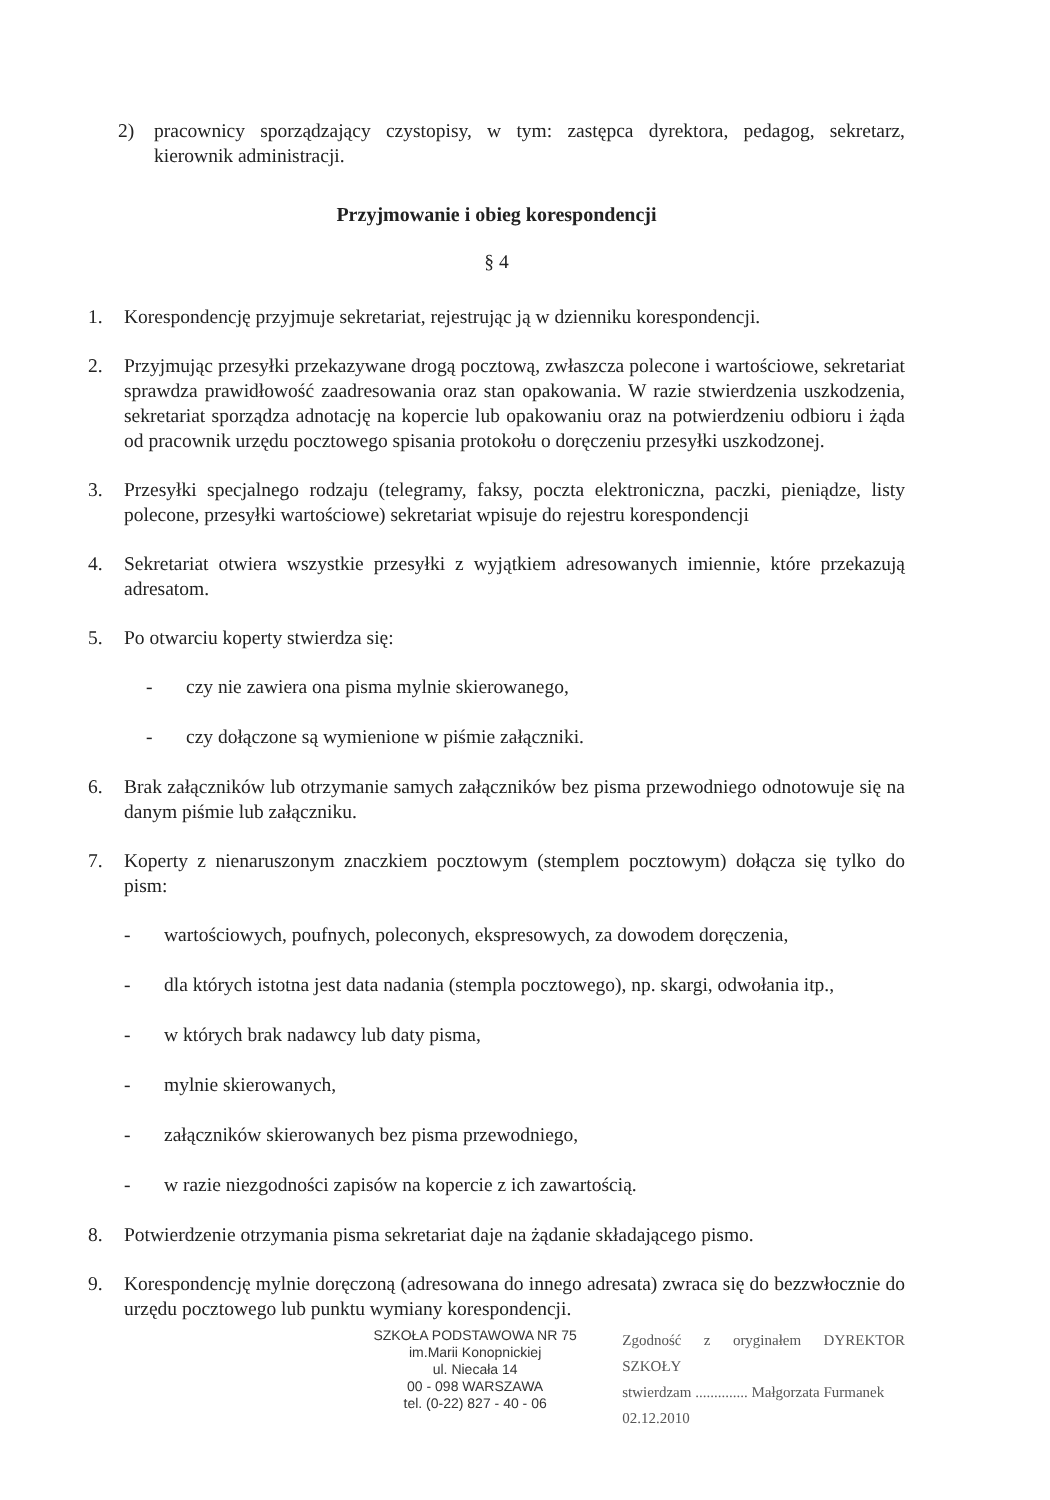2) pracownicy sporządzający czystopisy, w tym: zastępca dyrektora, pedagog, sekretarz, kierownik administracji.
Przyjmowanie i obieg korespondencji
§ 4
1. Korespondencję przyjmuje sekretariat, rejestrując ją w dzienniku korespondencji.
2. Przyjmując przesyłki przekazywane drogą pocztową, zwłaszcza polecone i wartościowe, sekretariat sprawdza prawidłowość zaadresowania oraz stan opakowania. W razie stwierdzenia uszkodzenia, sekretariat sporządza adnotację na kopercie lub opakowaniu oraz na potwierdzeniu odbioru i żąda od pracownik urzędu pocztowego spisania protokołu o doręczeniu przesyłki uszkodzonej.
3. Przesyłki specjalnego rodzaju (telegramy, faksy, poczta elektroniczna, paczki, pieniądze, listy polecone, przesyłki wartościowe) sekretariat wpisuje do rejestru korespondencji
4. Sekretariat otwiera wszystkie przesyłki z wyjątkiem adresowanych imiennie, które przekazują adresatom.
5. Po otwarciu koperty stwierdza się:
- czy nie zawiera ona pisma mylnie skierowanego,
- czy dołączone są wymienione w piśmie załączniki.
6. Brak załączników lub otrzymanie samych załączników bez pisma przewodniego odnotowuje się na danym piśmie lub załączniku.
7. Koperty z nienaruszonym znaczkiem pocztowym (stemplem pocztowym) dołącza się tylko do pism:
- wartościowych, poufnych, poleconych, ekspresowych, za dowodem doręczenia,
- dla których istotna jest data nadania (stempla pocztowego), np. skargi, odwołania itp.,
- w których brak nadawcy lub daty pisma,
- mylnie skierowanych,
- załączników skierowanych bez pisma przewodniego,
- w razie niezgodności zapisów na kopercie z ich zawartością.
8. Potwierdzenie otrzymania pisma sekretariat daje na żądanie składającego pismo.
9. Korespondencję mylnie doręczoną (adresowana do innego adresata) zwraca się do bezzwłocznie do urzędu pocztowego lub punktu wymiany korespondencji.
SZKOŁA PODSTAWOWA NR 75
im.Marii Konopnickiej
ul. Niecała 14
00 - 098 WARSZAWA
tel. (0-22) 827 - 40 - 06
Zgodność z oryginałem DYREKTOR SZKOŁY
stwierdzam .............. Małgorzata Furmanek
02.12.2010